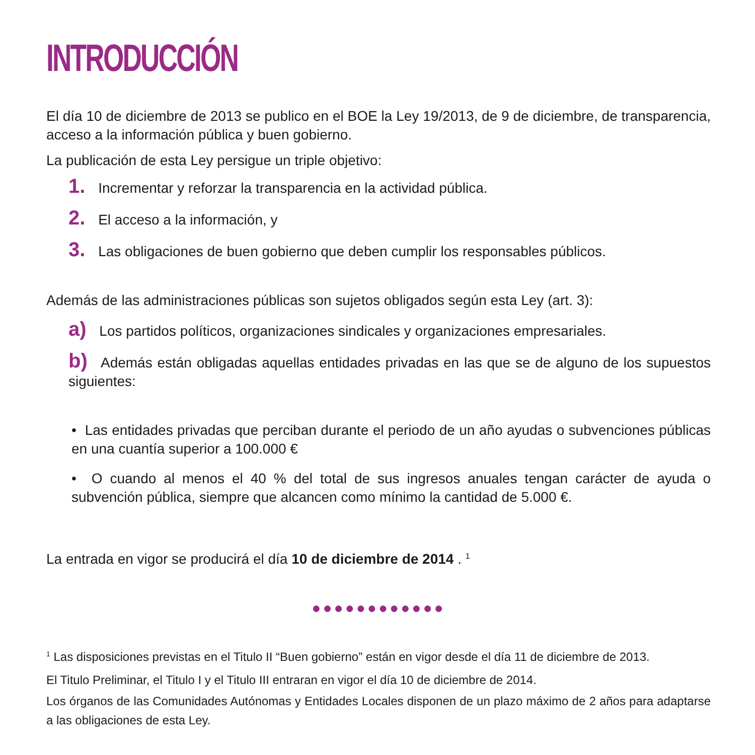INTRODUCCIÓN
El día 10 de diciembre de 2013 se publico en el BOE la Ley 19/2013, de 9 de diciembre, de transparencia, acceso a la información pública y buen gobierno.
La publicación de esta Ley persigue un triple objetivo:
1. Incrementar y reforzar la transparencia en la actividad pública.
2. El acceso a la información, y
3. Las obligaciones de buen gobierno que deben cumplir los responsables públicos.
Además de las administraciones públicas son sujetos obligados según esta Ley (art. 3):
a) Los partidos políticos, organizaciones sindicales y organizaciones empresariales.
b) Además están obligadas aquellas entidades privadas en las que se de alguno de los supuestos siguientes:
• Las entidades privadas que perciban durante el periodo de un año ayudas o subvenciones públicas en una cuantía superior a 100.000 €
• O cuando al menos el 40 % del total de sus ingresos anuales tengan carácter de ayuda o subvención pública, siempre que alcancen como mínimo la cantidad de 5.000 €.
La entrada en vigor se producirá el día 10 de diciembre de 2014 . <sup>1</sup>
●●●●●●●●●●●●
<sup>1</sup> Las disposiciones previstas en el Titulo II “Buen gobierno” están en vigor desde el día 11 de diciembre de 2013.
El Titulo Preliminar, el Titulo I y el Titulo III entraran en vigor el día 10 de diciembre de 2014.
Los órganos de las Comunidades Autónomas y Entidades Locales disponen de un plazo máximo de 2 años para adaptarse a las obligaciones de esta Ley.